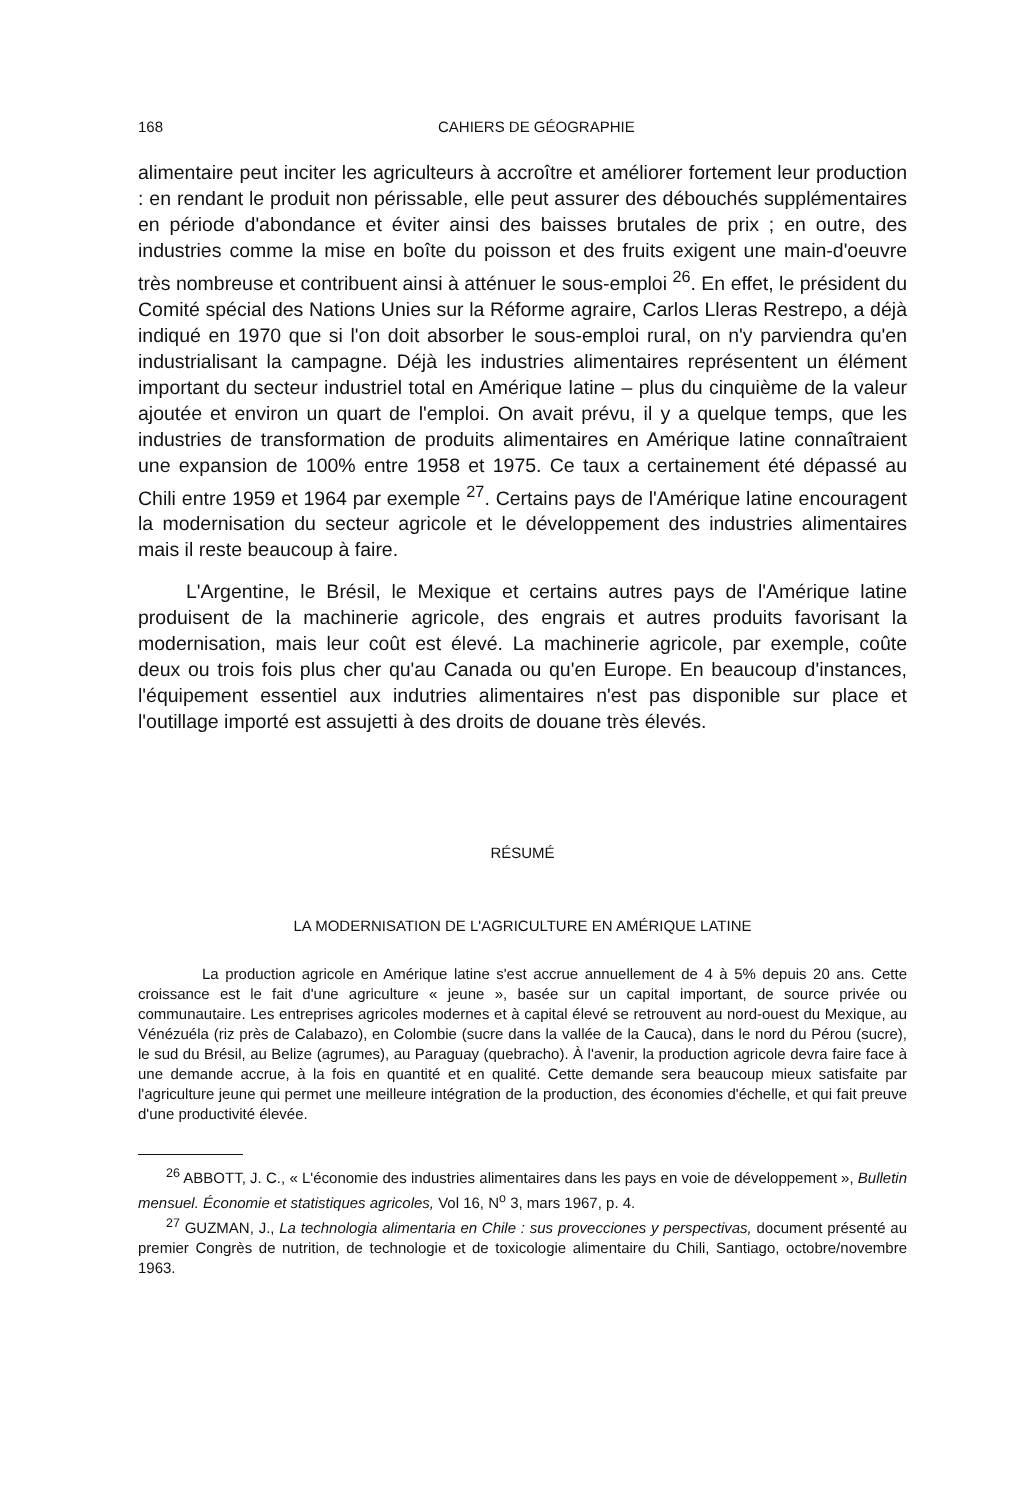168 CAHIERS DE GÉOGRAPHIE
alimentaire peut inciter les agriculteurs à accroître et améliorer fortement leur production : en rendant le produit non périssable, elle peut assurer des débouchés supplémentaires en période d'abondance et éviter ainsi des baisses brutales de prix ; en outre, des industries comme la mise en boîte du poisson et des fruits exigent une main-d'oeuvre très nombreuse et contribuent ainsi à atténuer le sous-emploi <sup>26</sup>. En effet, le président du Comité spécial des Nations Unies sur la Réforme agraire, Carlos Lleras Restrepo, a déjà indiqué en 1970 que si l'on doit absorber le sous-emploi rural, on n'y parviendra qu'en industrialisant la campagne. Déjà les industries alimentaires représentent un élément important du secteur industriel total en Amérique latine – plus du cinquième de la valeur ajoutée et environ un quart de l'emploi. On avait prévu, il y a quelque temps, que les industries de transformation de produits alimentaires en Amérique latine connaîtraient une expansion de 100% entre 1958 et 1975. Ce taux a certainement été dépassé au Chili entre 1959 et 1964 par exemple <sup>27</sup>. Certains pays de l'Amérique latine encouragent la modernisation du secteur agricole et le développement des industries alimentaires mais il reste beaucoup à faire.
L'Argentine, le Brésil, le Mexique et certains autres pays de l'Amérique latine produisent de la machinerie agricole, des engrais et autres produits favorisant la modernisation, mais leur coût est élevé. La machinerie agricole, par exemple, coûte deux ou trois fois plus cher qu'au Canada ou qu'en Europe. En beaucoup d'instances, l'équipement essentiel aux indutries alimentaires n'est pas disponible sur place et l'outillage importé est assujetti à des droits de douane très élevés.
RÉSUMÉ
LA MODERNISATION DE L'AGRICULTURE EN AMÉRIQUE LATINE
La production agricole en Amérique latine s'est accrue annuellement de 4 à 5% depuis 20 ans. Cette croissance est le fait d'une agriculture « jeune », basée sur un capital important, de source privée ou communautaire. Les entreprises agricoles modernes et à capital élevé se retrouvent au nord-ouest du Mexique, au Vénézuéla (riz près de Calabazo), en Colombie (sucre dans la vallée de la Cauca), dans le nord du Pérou (sucre), le sud du Brésil, au Belize (agrumes), au Paraguay (quebracho). À l'avenir, la production agricole devra faire face à une demande accrue, à la fois en quantité et en qualité. Cette demande sera beaucoup mieux satisfaite par l'agriculture jeune qui permet une meilleure intégration de la production, des économies d'échelle, et qui fait preuve d'une productivité élevée.
<sup>26</sup> ABBOTT, J. C., « L'économie des industries alimentaires dans les pays en voie de développement », Bulletin mensuel. Économie et statistiques agricoles, Vol 16, N<sup>o</sup> 3, mars 1967, p. 4.
<sup>27</sup> GUZMAN, J., La technologia alimentaria en Chile : sus provecciones y perspectivas, document présenté au premier Congrès de nutrition, de technologie et de toxicologie alimentaire du Chili, Santiago, octobre/novembre 1963.